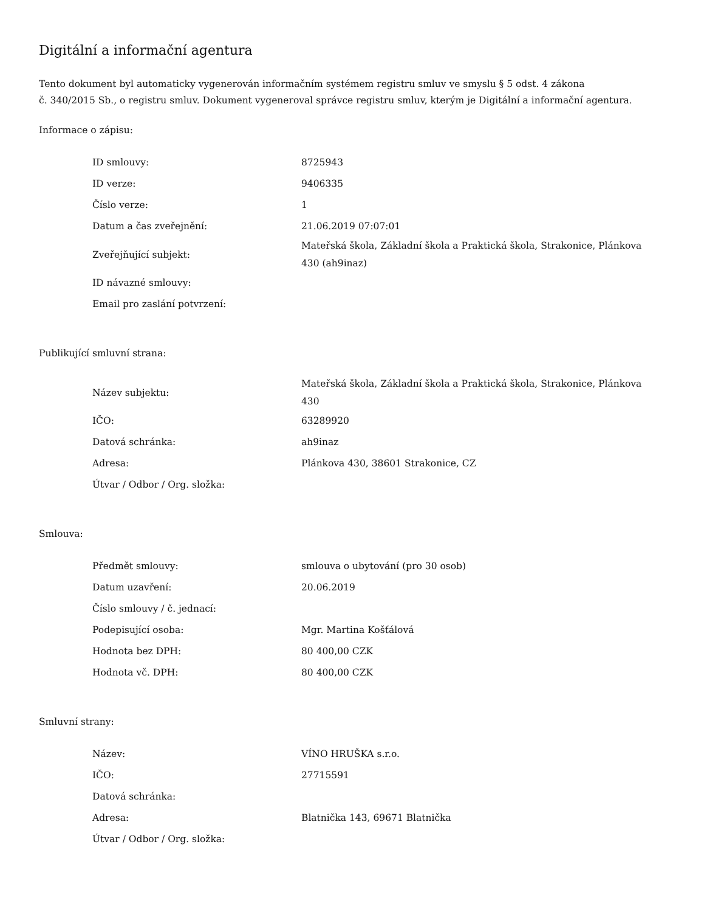Digitální a informační agentura
Tento dokument byl automaticky vygenerován informačním systémem registru smluv ve smyslu § 5 odst. 4 zákona
č. 340/2015 Sb., o registru smluv. Dokument vygeneroval správce registru smluv, kterým je Digitální a informační agentura.
Informace o zápisu:
| ID smlouvy: | 8725943 |
| ID verze: | 9406335 |
| Číslo verze: | 1 |
| Datum a čas zveřejnění: | 21.06.2019 07:07:01 |
| Zveřejňující subjekt: | Mateřská škola, Základní škola a Praktická škola, Strakonice, Plánkova 430 (ah9inaz) |
| ID návazné smlouvy: | |
| Email pro zaslání potvrzení: | |
Publikující smluvní strana:
| Název subjektu: | Mateřská škola, Základní škola a Praktická škola, Strakonice, Plánkova 430 |
| IČO: | 63289920 |
| Datová schránka: | ah9inaz |
| Adresa: | Plánkova 430, 38601 Strakonice, CZ |
| Útvar / Odbor / Org. složka: | |
Smlouva:
| Předmět smlouvy: | smlouva o ubytování (pro 30 osob) |
| Datum uzavření: | 20.06.2019 |
| Číslo smlouvy / č. jednací: | |
| Podepisující osoba: | Mgr. Martina Košťálová |
| Hodnota bez DPH: | 80 400,00 CZK |
| Hodnota vč. DPH: | 80 400,00 CZK |
Smluvní strany:
| Název: | VÍNO HRUŠKA s.r.o. |
| IČO: | 27715591 |
| Datová schránka: | |
| Adresa: | Blatnička 143, 69671 Blatnička |
| Útvar / Odbor / Org. složka: | |